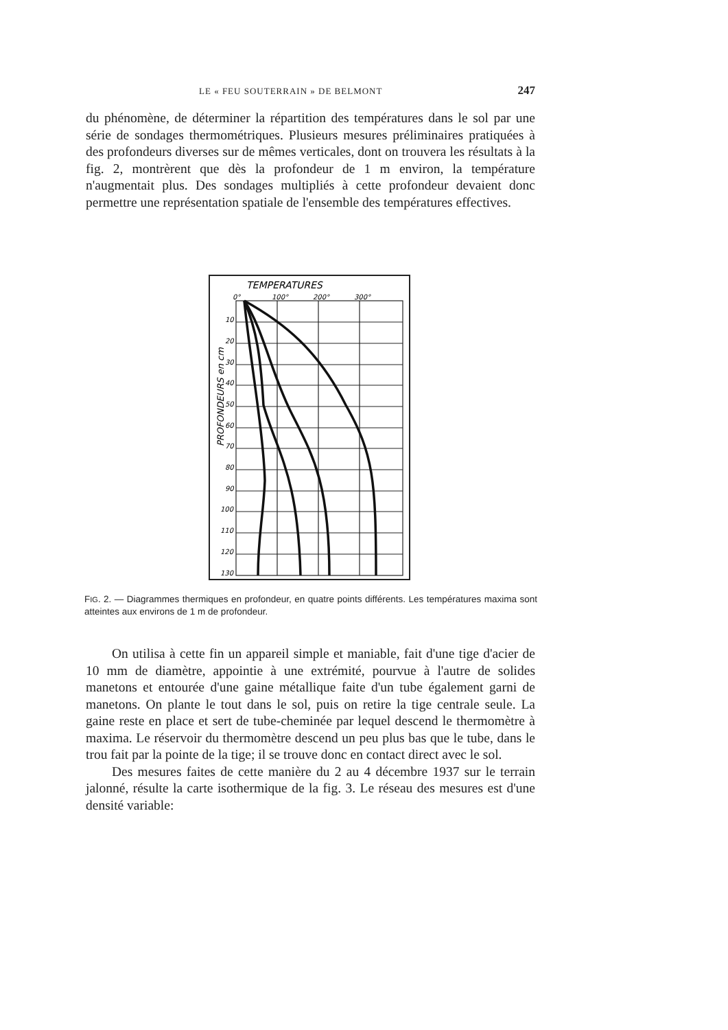LE « FEU SOUTERRAIN » DE BELMONT 247
du phénomène, de déterminer la répartition des températures dans le sol par une série de sondages thermométriques. Plusieurs mesures préliminaires pratiquées à des profondeurs diverses sur de mêmes verticales, dont on trouvera les résultats à la fig. 2, montrèrent que dès la profondeur de 1 m environ, la température n'augmentait plus. Des sondages multipliés à cette profondeur devaient donc permettre une représentation spatiale de l'ensemble des températures effectives.
TEMPERATURES
0°
100°
200°
300°
PROFONDEURS en cm
10
20
30
40
50
60
70
80
90
100
110
120
130
FIG. 2. — Diagrammes thermiques en profondeur, en quatre points différents. Les températures maxima sont atteintes aux environs de 1 m de profondeur.
On utilisa à cette fin un appareil simple et maniable, fait d'une tige d'acier de 10 mm de diamètre, appointie à une extrémité, pourvue à l'autre de solides manetons et entourée d'une gaine métallique faite d'un tube également garni de manetons. On plante le tout dans le sol, puis on retire la tige centrale seule. La gaine reste en place et sert de tube-cheminée par lequel descend le thermomètre à maxima. Le réservoir du thermomètre descend un peu plus bas que le tube, dans le trou fait par la pointe de la tige; il se trouve donc en contact direct avec le sol.
Des mesures faites de cette manière du 2 au 4 décembre 1937 sur le terrain jalonné, résulte la carte isothermique de la fig. 3. Le réseau des mesures est d'une densité variable: